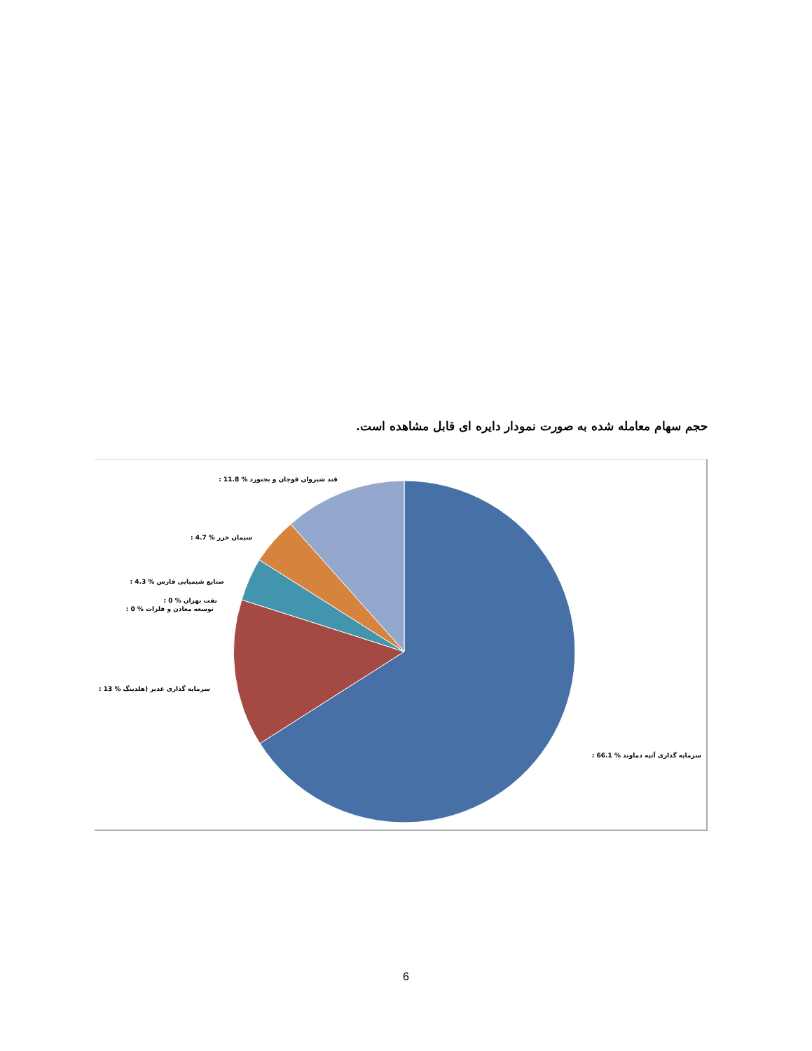حجم سهام معامله شده به صورت نمودار دایره ای قابل مشاهده است.
: 11.8 % قند شیروان قوچان و بجنورد
: 4.7 % سیمان خزر
: 4.3 % صنایع شیمیایی فارس
: 0 % نفت بهران
: 0 % توسعه معادن و فلزات
: 13 % سرمایه گذاری غدیر (هلدینگ
: 66.1 % سرمایه گذاری آتیه دماوند
6